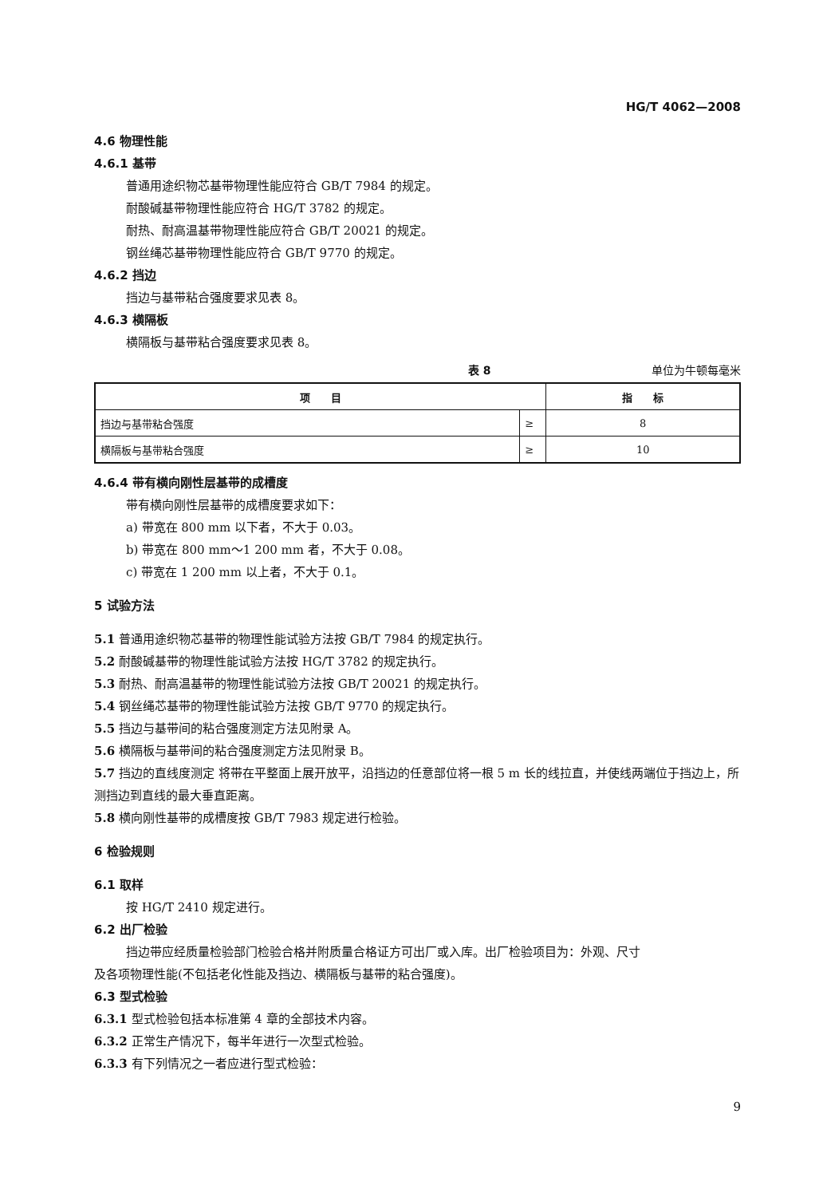HG/T 4062—2008
4.6 物理性能
4.6.1 基带
普通用途织物芯基带物理性能应符合 GB/T 7984 的规定。
耐酸碱基带物理性能应符合 HG/T 3782 的规定。
耐热、耐高温基带物理性能应符合 GB/T 20021 的规定。
钢丝绳芯基带物理性能应符合 GB/T 9770 的规定。
4.6.2 挡边
挡边与基带粘合强度要求见表 8。
4.6.3 横隔板
横隔板与基带粘合强度要求见表 8。
表 8 单位为牛顿每毫米
| 项 目 | | 指 标 |
| --- | --- | --- |
| 挡边与基带粘合强度 | ≥ | 8 |
| 横隔板与基带粘合强度 | ≥ | 10 |
4.6.4 带有横向刚性层基带的成槽度
带有横向刚性层基带的成槽度要求如下：
a) 带宽在 800 mm 以下者，不大于 0.03。
b) 带宽在 800 mm～1 200 mm 者，不大于 0.08。
c) 带宽在 1 200 mm 以上者，不大于 0.1。
5 试验方法
5.1 普通用途织物芯基带的物理性能试验方法按 GB/T 7984 的规定执行。
5.2 耐酸碱基带的物理性能试验方法按 HG/T 3782 的规定执行。
5.3 耐热、耐高温基带的物理性能试验方法按 GB/T 20021 的规定执行。
5.4 钢丝绳芯基带的物理性能试验方法按 GB/T 9770 的规定执行。
5.5 挡边与基带间的粘合强度测定方法见附录 A。
5.6 横隔板与基带间的粘合强度测定方法见附录 B。
5.7 挡边的直线度测定 将带在平整面上展开放平，沿挡边的任意部位将一根 5 m 长的线拉直，并使线两端位于挡边上，所测挡边到直线的最大垂直距离。
5.8 横向刚性基带的成槽度按 GB/T 7983 规定进行检验。
6 检验规则
6.1 取样
按 HG/T 2410 规定进行。
6.2 出厂检验
挡边带应经质量检验部门检验合格并附质量合格证方可出厂或入库。出厂检验项目为：外观、尺寸
及各项物理性能(不包括老化性能及挡边、横隔板与基带的粘合强度)。
6.3 型式检验
6.3.1 型式检验包括本标准第 4 章的全部技术内容。
6.3.2 正常生产情况下，每半年进行一次型式检验。
6.3.3 有下列情况之一者应进行型式检验：
9